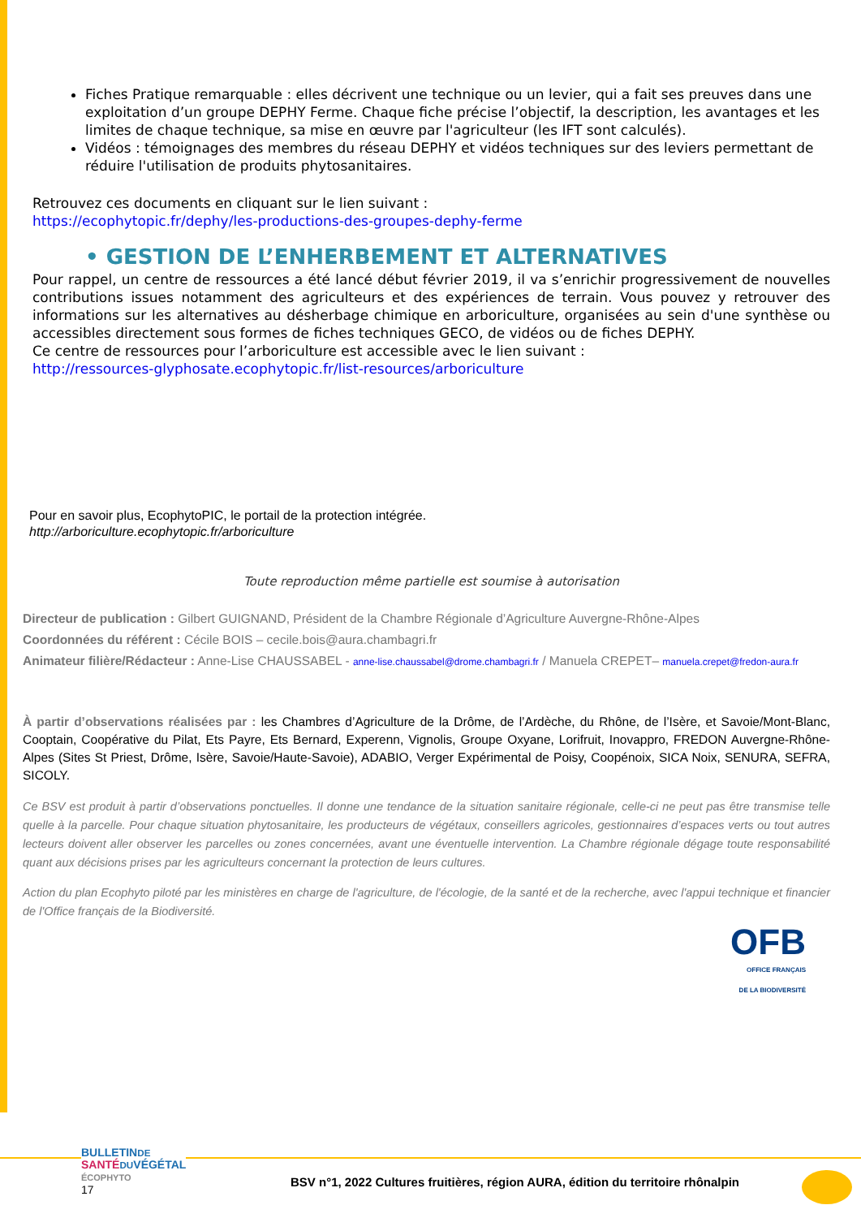Fiches Pratique remarquable : elles décrivent une technique ou un levier, qui a fait ses preuves dans une exploitation d’un groupe DEPHY Ferme. Chaque fiche précise l’objectif, la description, les avantages et les limites de chaque technique, sa mise en œuvre par l'agriculteur (les IFT sont calculés).
Vidéos : témoignages des membres du réseau DEPHY et vidéos techniques sur des leviers permettant de réduire l'utilisation de produits phytosanitaires.
Retrouvez ces documents en cliquant sur le lien suivant :
https://ecophytopic.fr/dephy/les-productions-des-groupes-dephy-ferme
• GESTION DE L’ENHERBEMENT ET ALTERNATIVES
Pour rappel, un centre de ressources a été lancé début février 2019, il va s’enrichir progressivement de nouvelles contributions issues notamment des agriculteurs et des expériences de terrain. Vous pouvez y retrouver des informations sur les alternatives au désherbage chimique en arboriculture, organisées au sein d'une synthèse ou accessibles directement sous formes de fiches techniques GECO, de vidéos ou de fiches DEPHY.
Ce centre de ressources pour l’arboriculture est accessible avec le lien suivant :
http://ressources-glyphosate.ecophytopic.fr/list-resources/arboriculture
Pour en savoir plus, EcophytoPIC, le portail de la protection intégrée.
http://arboriculture.ecophytopic.fr/arboriculture
Toute reproduction même partielle est soumise à autorisation
Directeur de publication : Gilbert GUIGNAND, Président de la Chambre Régionale d’Agriculture Auvergne-Rhône-Alpes
Coordonnées du référent : Cécile BOIS – cecile.bois@aura.chambagri.fr
Animateur filière/Rédacteur : Anne-Lise CHAUSSABEL - anne-lise.chaussabel@drome.chambagri.fr / Manuela CREPET– manuela.crepet@fredon-aura.fr
À partir d’observations réalisées par : les Chambres d’Agriculture de la Drôme, de l’Ardèche, du Rhône, de l’Isère, et Savoie/Mont-Blanc, Cooptain, Coopérative du Pilat, Ets Payre, Ets Bernard, Experenn, Vignolis, Groupe Oxyane, Lorifruit, Inovappro, FREDON Auvergne-Rhône-Alpes (Sites St Priest, Drôme, Isère, Savoie/Haute-Savoie), ADABIO, Verger Expérimental de Poisy, Coopénoix, SICA Noix, SENURA, SEFRA, SICOLY.
Ce BSV est produit à partir d’observations ponctuelles. Il donne une tendance de la situation sanitaire régionale, celle-ci ne peut pas être transmise telle quelle à la parcelle. Pour chaque situation phytosanitaire, les producteurs de végétaux, conseillers agricoles, gestionnaires d’espaces verts ou tout autres lecteurs doivent aller observer les parcelles ou zones concernées, avant une éventuelle intervention. La Chambre régionale dégage toute responsabilité quant aux décisions prises par les agriculteurs concernant la protection de leurs cultures.
Action du plan Ecophyto piloté par les ministères en charge de l'agriculture, de l'écologie, de la santé et de la recherche, avec l'appui technique et financier de l'Office français de la Biodiversité.
OFB
OFFICE FRANÇAIS
DE LA BIODIVERSITÉ
BULLETINDE
SANTÉ DUVÉGÉTAL
ÉCOPHYTO
17
BSV n°1, 2022 Cultures fruitières, région AURA, édition du territoire rhônalpin